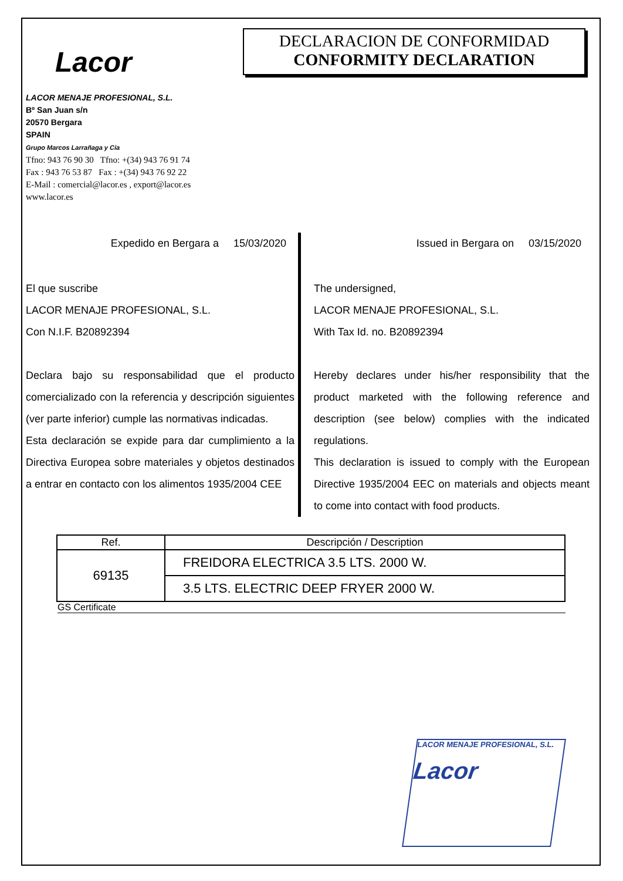Lacor
DECLARACION DE CONFORMIDAD
CONFORMITY DECLARATION
LACOR MENAJE PROFESIONAL, S.L.
Bº San Juan s/n
20570 Bergara
SPAIN
Grupo Marcos Larrañaga y Cia
Tfno: 943 76 90 30 Tfno: +(34) 943 76 91 74
Fax : 943 76 53 87 Fax : +(34) 943 76 92 22
E-Mail : comercial@lacor.es , export@lacor.es
www.lacor.es
Expedido en Bergara a 15/03/2020
El que suscribe
LACOR MENAJE PROFESIONAL, S.L.
Con N.I.F. B20892394
Declara bajo su responsabilidad que el producto comercializado con la referencia y descripción siguientes (ver parte inferior) cumple las normativas indicadas.
Esta declaración se expide para dar cumplimiento a la Directiva Europea sobre materiales y objetos destinados a entrar en contacto con los alimentos 1935/2004 CEE
Issued in Bergara on 03/15/2020
The undersigned,
LACOR MENAJE PROFESIONAL, S.L.
With Tax Id. no. B20892394
Hereby declares under his/her responsibility that the product marketed with the following reference and description (see below) complies with the indicated regulations.
This declaration is issued to comply with the European Directive 1935/2004 EEC on materials and objects meant to come into contact with food products.
| Ref. | Descripción / Description |
| --- | --- |
| 69135 | FREIDORA ELECTRICA 3.5 LTS. 2000 W. |
| | 3.5 LTS. ELECTRIC DEEP FRYER 2000 W. |
GS Certificate
LACOR MENAJE PROFESIONAL, S.L.
Lacor